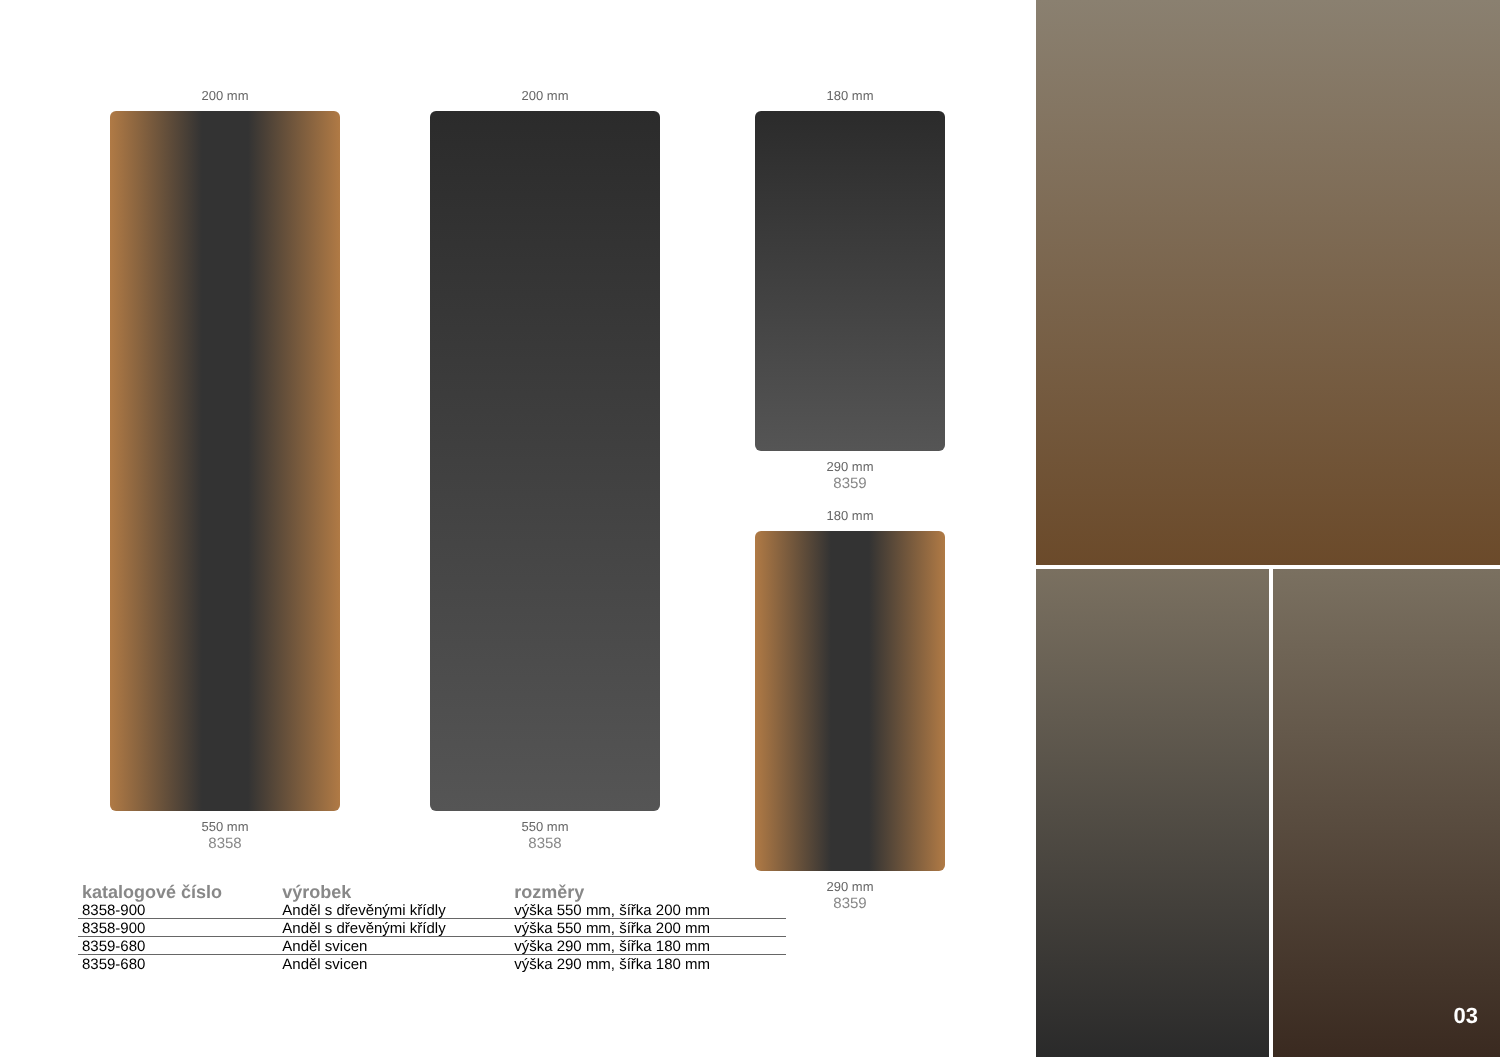200 mm
550 mm
8358
200 mm
550 mm
8358
180 mm
290 mm
8359
180 mm
290 mm
8359
| katalogové číslo | výrobek | rozměry |
| --- | --- | --- |
| 8358-900 | Anděl s dřevěnými křídly | výška 550 mm, šířka 200 mm |
| 8358-900 | Anděl s dřevěnými křídly | výška 550 mm, šířka 200 mm |
| 8359-680 | Anděl svicen | výška 290 mm, šířka 180 mm |
| 8359-680 | Anděl svicen | výška 290 mm, šířka 180 mm |
03